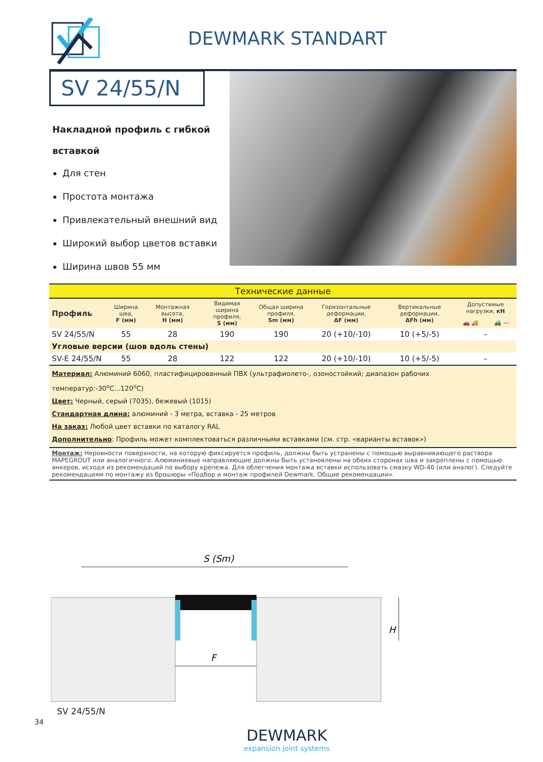DEWMARK STANDART
SV 24/55/N
Накладной профиль с гибкой
вставкой
Для стен
Простота монтажа
Привлекательный внешний вид
Широкий выбор цветов вставки
Ширина швов 55 мм
| Технические данные | | | | | | | | |
| Профиль | Ширина шва, F (мм) | Монтажная высота, H (мм) | Видимая ширина профиля, S (мм) | Общая ширина профиля, Sm (мм) | Горизонтальные деформации, ΔF (мм) | Вертикальные деформации, ΔFh (мм) | Допустимые нагрузки, кН | |
| | | | | | | | 🚗 🚚 | 🚜 — |
| SV 24/55/N | 55 | 28 | 190 | 190 | 20 (+10/-10) | 10 (+5/-5) | – | |
| Угловые версии (шов вдоль стены) | | | | | | | | |
| SV-E 24/55/N | 55 | 28 | 122 | 122 | 20 (+10/-10) | 10 (+5/-5) | – | |
| Материал: Алюминий 6060, пластифицированный ПВХ (ультрафиолето-, озоностойкий; диапазон рабочих температур:-30<sup>o</sup>C...120<sup>o</sup>C) Цвет: Черный, серый (7035), бежевый (1015) Стандартная длина: алюминий - 3 метра, вставка - 25 метров На заказ: Любой цвет вставки по каталогу RAL Дополнительно : Профиль может комплектоваться различными вставками (см. стр. «варианты вставок») | | | | | | | | |
| Монтаж: Неровности поверхности, на которую фиксируется профиль, должны быть устранены с помощью выравнивающего раствора MAPEGROUT или аналогичного. Алюминиевые направляющие должны быть установлены на обеих сторонах шва и закреплены с помощью анкеров, исходя из рекомендаций по выбору крепежа. Для облегчения монтажа вставки использовать смазку WD-40 (или аналог). Следуйте рекомендациям по монтажу из брошюры «Подбор и монтаж профилей Dewmark. Общие рекомендации». | | | | | | | | |
S (Sm)
F
H
SV 24/55/N
DEWMARK
expansion joint systems
34